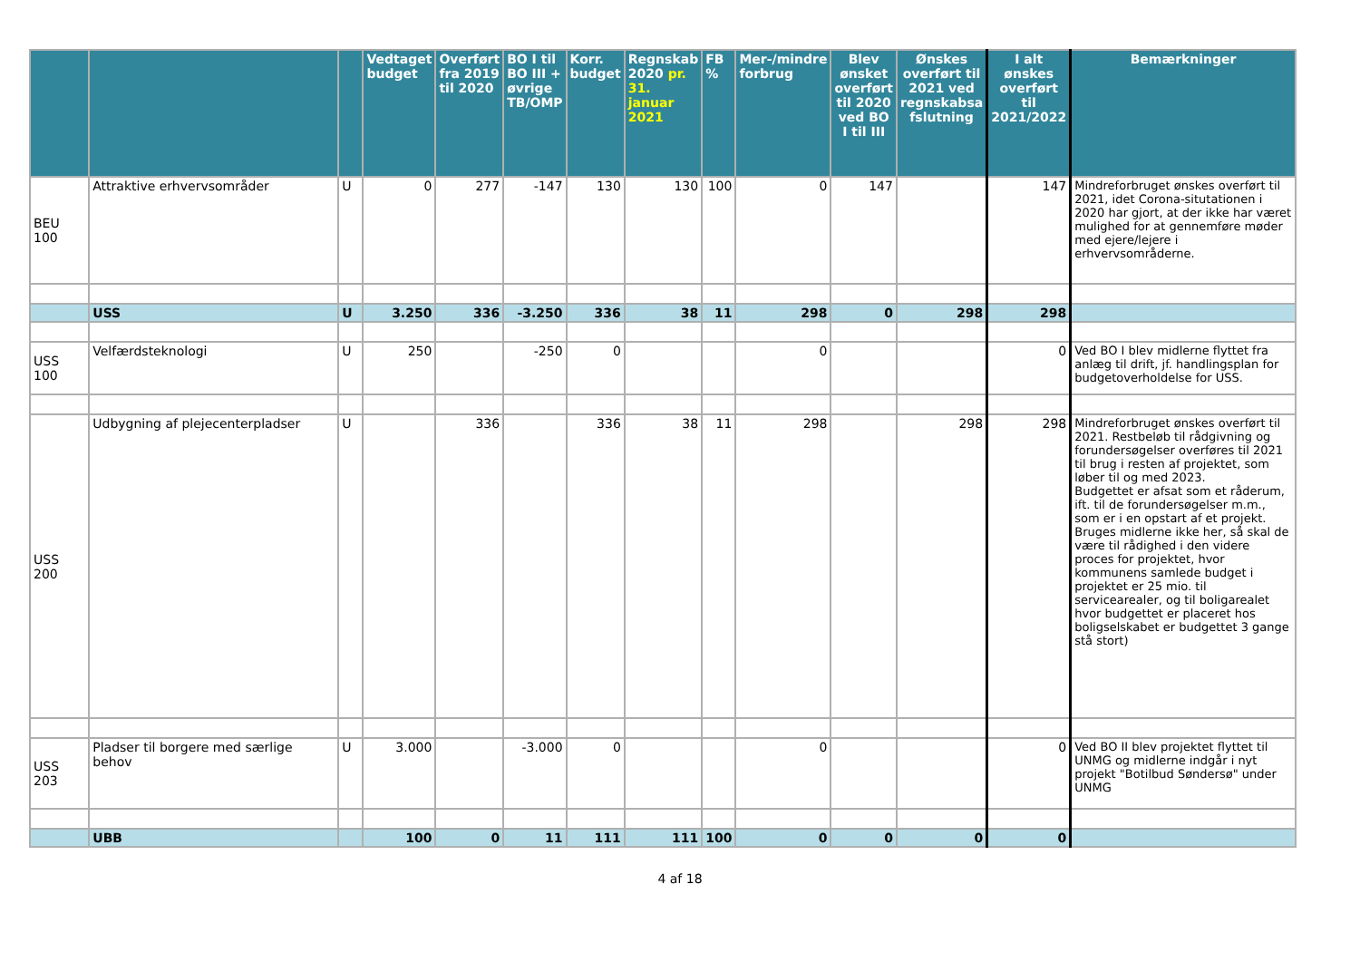| | | | Vedtaget budget | Overført fra 2019 til 2020 | BO I til BO III + øvrige TB/OMP | Korr. budget | Regnskab 2020 pr. 31. januar 2021 | FB % | Mer-/mindre forbrug | Blev ønsket overført til 2020 ved BO I til III | Ønskes overført til 2021 ved regnskabsa fslutning | I alt ønskes overført til 2021/2022 | Bemærkninger |
| --- | --- | --- | --- | --- | --- | --- | --- | --- | --- | --- | --- | --- | --- |
| BEU 100 | Attraktive erhvervsområder | U | 0 | 277 | -147 | 130 | 130 | 100 | 0 | 147 | | 147 | Mindreforbruget ønskes overført til 2021, idet Corona-situtationen i 2020 har gjort, at der ikke har været mulighed for at gennemføre møder med ejere/lejere i erhvervsområderne. |
| | USS | U | 3.250 | 336 | -3.250 | 336 | 38 | 11 | 298 | 0 | 298 | 298 | |
| USS 100 | Velfærdsteknologi | U | 250 | | -250 | 0 | | | 0 | | | 0 | Ved BO I blev midlerne flyttet fra anlæg til drift, jf. handlingsplan for budgetoverholdelse for USS. |
| USS 200 | Udbygning af plejecenterpladser | U | | 336 | | 336 | 38 | 11 | 298 | | 298 | 298 | Mindreforbruget ønskes overført til 2021. Restbeløb til rådgivning og forundersøgelser overføres til 2021 til brug i resten af projektet, som løber til og med 2023. Budgettet er afsat som et råderum, ift. til de forundersøgelser m.m., som er i en opstart af et projekt. Bruges midlerne ikke her, så skal de være til rådighed i den videre proces for projektet, hvor kommunens samlede budget i projektet er 25 mio. til servicearealer, og til boligarealet hvor budgettet er placeret hos boligselskabet er budgettet 3 gange stå stort) |
| USS 203 | Pladser til borgere med særlige behov | U | 3.000 | | -3.000 | 0 | | | 0 | | | 0 | Ved BO II blev projektet flyttet til UNMG og midlerne indgår i nyt projekt "Botilbud Søndersø" under UNMG |
| | UBB | | 100 | 0 | 11 | 111 | 111 | 100 | 0 | 0 | 0 | 0 | |
4 af 18